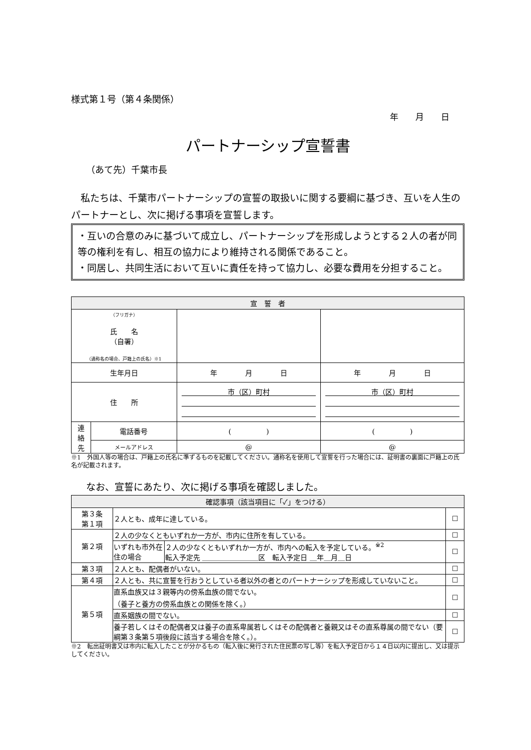様式第１号（第４条関係）
年　　月　　日
パートナーシップ宣誓書
（あて先）千葉市長
　私たちは、千葉市パートナーシップの宣誓の取扱いに関する要綱に基づき、互いを人生のパートナーとし、次に掲げる事項を宣誓します。
・互いの合意のみに基づいて成立し、パートナーシップを形成しようとする２人の者が同等の権利を有し、相互の協力により維持される関係であること。
・同居し、共同生活において互いに責任を持って協力し、必要な費用を分担すること。
| 宣 誓 者 | | | |
| --- | --- | --- | --- |
| （フリガナ） 氏 名 （自署） （通称名の場合、戸籍上の氏名）※1 | | | |
| 生年月日 | | 年 月 日 | 年 月 日 |
| 住 所 | | 市（区）町村 | 市（区）町村 |
| 連 絡 先 | 電話番号 | ( ) | ( ) |
| | メールアドレス | @ | @ |
※1　外国人等の場合は、戸籍上の氏名に準ずるものを記載してください。通称名を使用して宣誓を行った場合には、証明書の裏面に戸籍上の氏名が記載されます。
なお、宣誓にあたり、次に掲げる事項を確認しました。
| 確認事項（該当項目に「✓」をつける） | | | |
| --- | --- | --- | --- |
| 第３条 第１項 | ２人とも、成年に達している。 | | ☐ |
| 第２項 | ２人の少なくともいずれか一方が、市内に住所を有している。 | | ☐ |
| | いずれも市外在住の場合 | ２人の少なくともいずれか一方が、市内への転入を予定している。<sup>※2</sup> 転入予定先 ＿＿＿＿＿＿＿＿区 転入予定日 ＿年＿月＿日 | ☐ |
| 第３項 | ２人とも、配偶者がいない。 | | ☐ |
| 第４項 | ２人とも、共に宣誓を行おうとしている者以外の者とのパートナーシップを形成していないこと。 | | ☐ |
| 第５項 | 直系血族又は３親等内の傍系血族の間でない。 （養子と養方の傍系血族との関係を除く。） | | ☐ |
| | 直系姻族の間でない。 | | ☐ |
| | 養子若しくはその配偶者又は養子の直系卑属若しくはその配偶者と養親又はその直系尊属の間でない（要綱第３条第５項後段に該当する場合を除く。）。 | | ☐ |
※2　転出証明書又は市内に転入したことが分かるもの（転入後に発行された住民票の写し等）を転入予定日から１４日以内に提出し、又は提示してください。